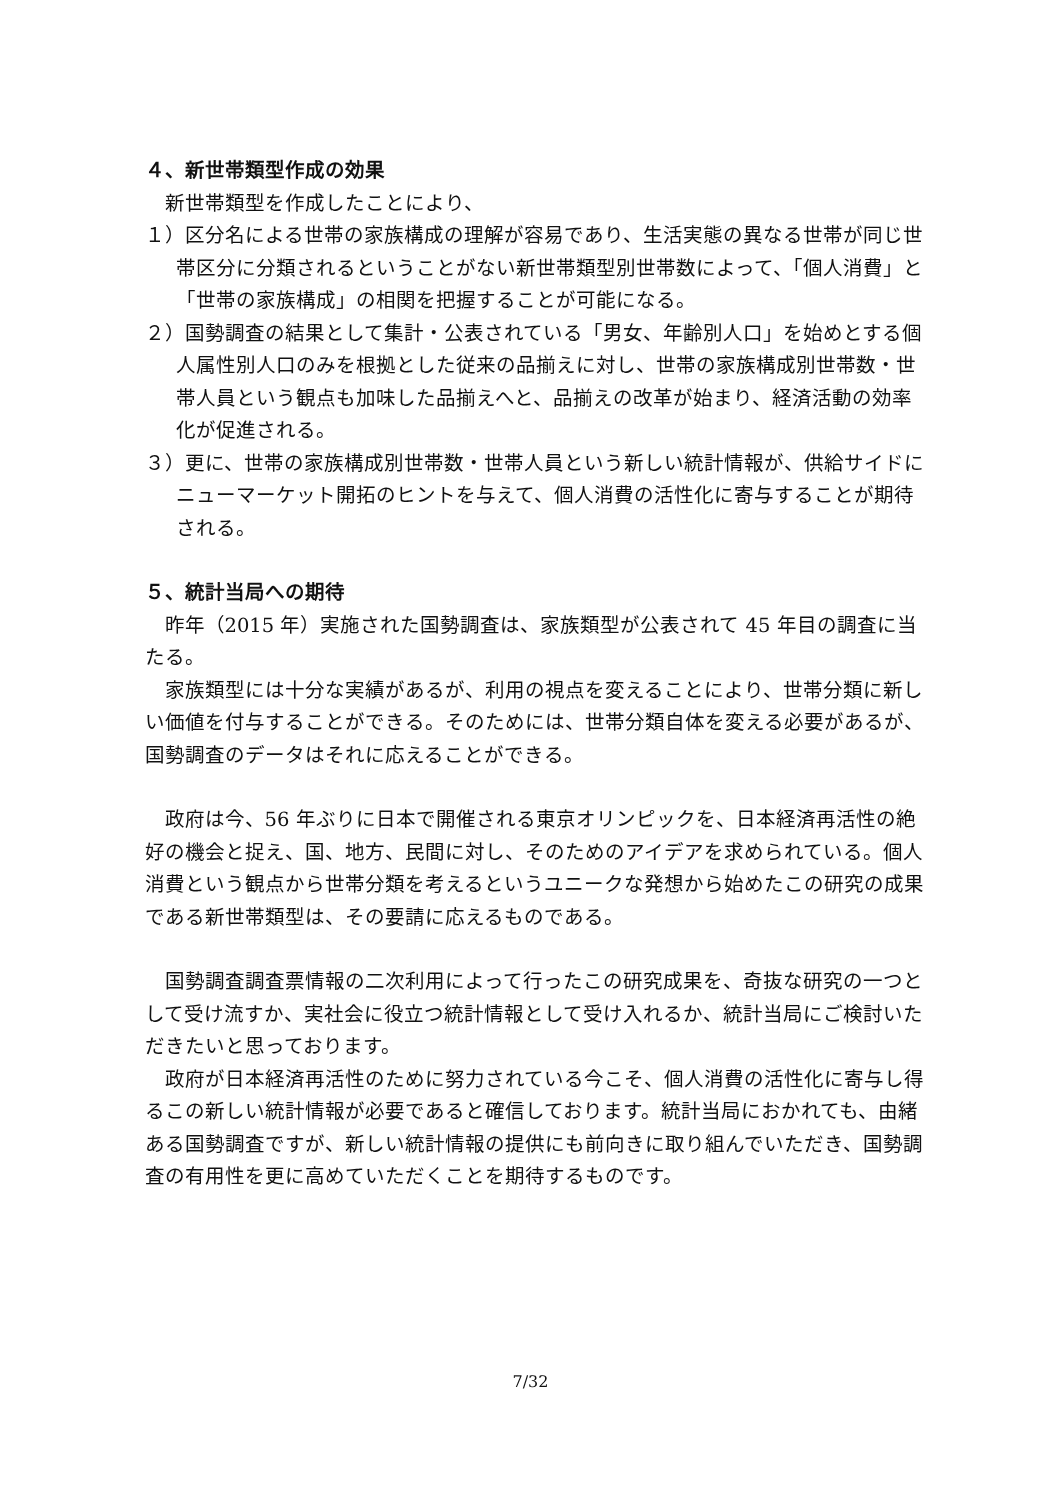４、新世帯類型作成の効果
新世帯類型を作成したことにより、
１）区分名による世帯の家族構成の理解が容易であり、生活実態の異なる世帯が同じ世帯区分に分類されるということがない新世帯類型別世帯数によって、「個人消費」と「世帯の家族構成」の相関を把握することが可能になる。
２）国勢調査の結果として集計・公表されている「男女、年齢別人口」を始めとする個人属性別人口のみを根拠とした従来の品揃えに対し、世帯の家族構成別世帯数・世帯人員という観点も加味した品揃えへと、品揃えの改革が始まり、経済活動の効率化が促進される。
３）更に、世帯の家族構成別世帯数・世帯人員という新しい統計情報が、供給サイドにニューマーケット開拓のヒントを与えて、個人消費の活性化に寄与することが期待される。
５、統計当局への期待
昨年（2015 年）実施された国勢調査は、家族類型が公表されて 45 年目の調査に当たる。
家族類型には十分な実績があるが、利用の視点を変えることにより、世帯分類に新しい価値を付与することができる。そのためには、世帯分類自体を変える必要があるが、国勢調査のデータはそれに応えることができる。
政府は今、56 年ぶりに日本で開催される東京オリンピックを、日本経済再活性の絶好の機会と捉え、国、地方、民間に対し、そのためのアイデアを求められている。個人消費という観点から世帯分類を考えるというユニークな発想から始めたこの研究の成果である新世帯類型は、その要請に応えるものである。
国勢調査調査票情報の二次利用によって行ったこの研究成果を、奇抜な研究の一つとして受け流すか、実社会に役立つ統計情報として受け入れるか、統計当局にご検討いただきたいと思っております。
政府が日本経済再活性のために努力されている今こそ、個人消費の活性化に寄与し得るこの新しい統計情報が必要であると確信しております。統計当局におかれても、由緒ある国勢調査ですが、新しい統計情報の提供にも前向きに取り組んでいただき、国勢調査の有用性を更に高めていただくことを期待するものです。
7/32